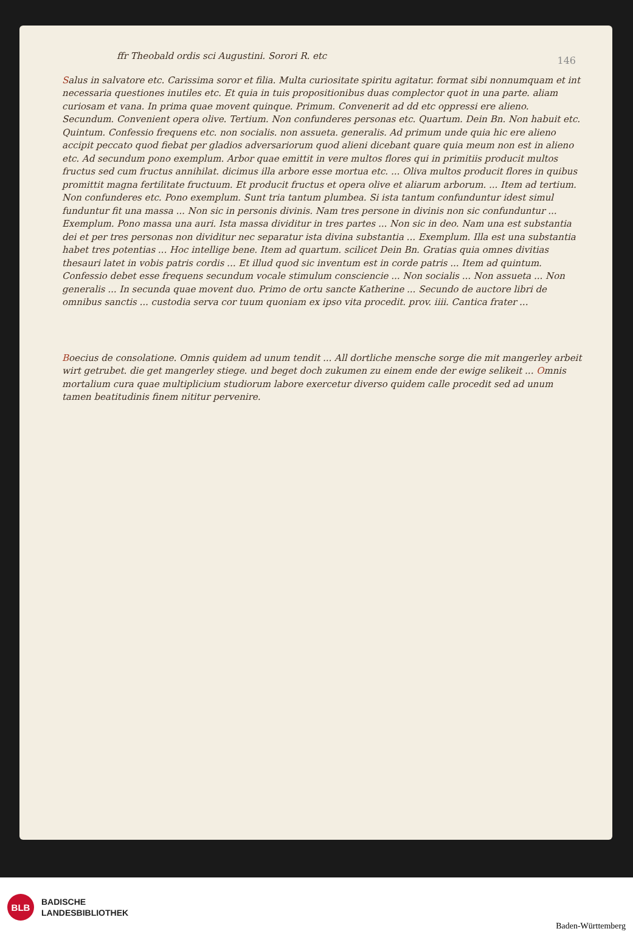146
ffr Theobald ordis sci Augustini. Sorori R. etc
Salus in salvatore etc. Carissima soror et filia. Multa curiositate spiritu agitatur. format sibi nonnumquam et int necessaria questiones inutiles etc. Et quia in tuis propositionibus duas complector quot in una parte. aliam curiosam et vana. In prima quae movent quinque. Primum. Convenerit ad dd etc oppressi ere alieno. Secundum. Convenient opera olive. Tertium. Non confunderes personas etc. Quartum. Dein Bn. Non habuit etc. Quintum. Confessio frequens etc. non socialis. non assueta. generalis. Ad primum unde quia hic ere alieno accipit peccato quod fiebat per gladios adversariorum quod alieni dicebant quare quia meum non est in alieno etc. Ad secundum pono exemplum. Arbor quae emittit in vere multos flores qui in primitiis producit multos fructus sed cum fructus annihilat. dicimus illa arbore esse mortua etc. ... Oliva multos producit flores in quibus promittit magna fertilitate fructuum. Et producit fructus et opera olive et aliarum arborum. ... Item ad tertium. Non confunderes etc. Pono exemplum. Sunt tria tantum plumbea. Si ista tantum confunduntur idest simul funduntur fit una massa ... Non sic in personis divinis. Nam tres persone in divinis non sic confunduntur ... Exemplum. Pono massa una auri. Ista massa dividitur in tres partes ... Non sic in deo. Nam una est substantia dei et per tres personas non dividitur nec separatur ista divina substantia ... Exemplum. Illa est una substantia habet tres potentias ... Hoc intellige bene. Item ad quartum. scilicet Dein Bn. Gratias quia omnes divitias thesauri latet in vobis patris cordis ... Et illud quod sic inventum est in corde patris ... Item ad quintum. Confessio debet esse frequens secundum vocale stimulum consciencie ... Non socialis ... Non assueta ... Non generalis ... In secunda quae movent duo. Primo de ortu sancte Katherine ... Secundo de auctore libri de omnibus sanctis ... custodia serva cor tuum quoniam ex ipso vita procedit. prov. iiii. Cantica frater ...
Boecius de consolatione. Omnis quidem ad unum tendit ... All dortliche mensche sorge die mit mangerley arbeit wirt getrubet. die get mangerley stiege. und beget doch zukumen zu einem ende der ewige selikeit ... Omnis mortalium cura quae multiplicium studiorum labore exercetur diverso quidem calle procedit sed ad unum tamen beatitudinis finem nititur pervenire.
BLB
BADISCHE
LANDESBIBLIOTHEK
Baden-Württemberg